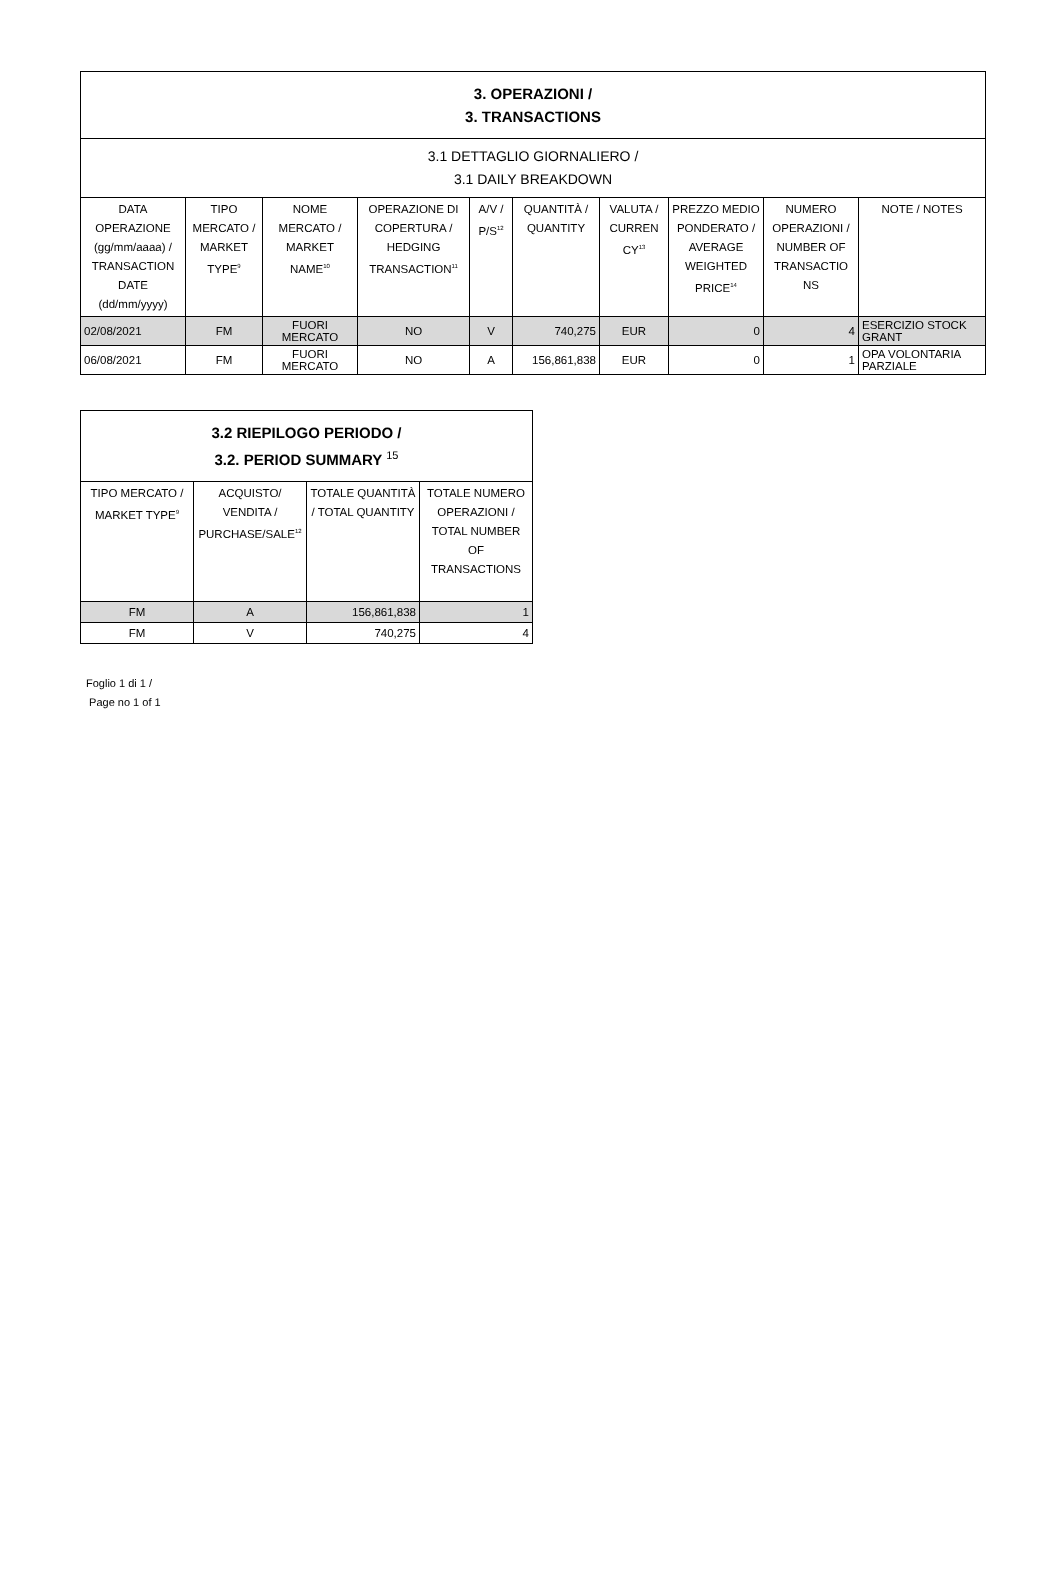| 3. OPERAZIONI / 3. TRANSACTIONS | | | | | | | | | |
| 3.1 DETTAGLIO GIORNALIERO / 3.1 DAILY BREAKDOWN | | | | | | | | | |
| DATA OPERAZIONE (gg/mm/aaaa) / TRANSACTION DATE (dd/mm/yyyy) | TIPO MERCATO / MARKET TYPE<sup>9</sup> | NOME MERCATO / MARKET NAME<sup>10</sup> | OPERAZIONE DI COPERTURA / HEDGING TRANSACTION<sup>11</sup> | A/V / P/S<sup>12</sup> | QUANTITÀ / QUANTITY | VALUTA / CURREN CY<sup>13</sup> | PREZZO MEDIO PONDERATO / AVERAGE WEIGHTED PRICE<sup>14</sup> | NUMERO OPERAZIONI / NUMBER OF TRANSACTIO NS | NOTE / NOTES |
| 02/08/2021 | FM | FUORI MERCATO | NO | V | 740,275 | EUR | 0 | 4 | ESERCIZIO STOCK GRANT |
| 06/08/2021 | FM | FUORI MERCATO | NO | A | 156,861,838 | EUR | 0 | 1 | OPA VOLONTARIA PARZIALE |
| 3.2 RIEPILOGO PERIODO / 3.2. PERIOD SUMMARY <sup>15</sup> | | | |
| TIPO MERCATO / MARKET TYPE<sup>9</sup> | ACQUISTO/ VENDITA / PURCHASE/SALE<sup>12</sup> | TOTALE QUANTITÀ / TOTAL QUANTITY | TOTALE NUMERO OPERAZIONI / TOTAL NUMBER OF TRANSACTIONS |
| FM | A | 156,861,838 | 1 |
| FM | V | 740,275 | 4 |
Foglio 1 di 1 /
Page no 1 of 1